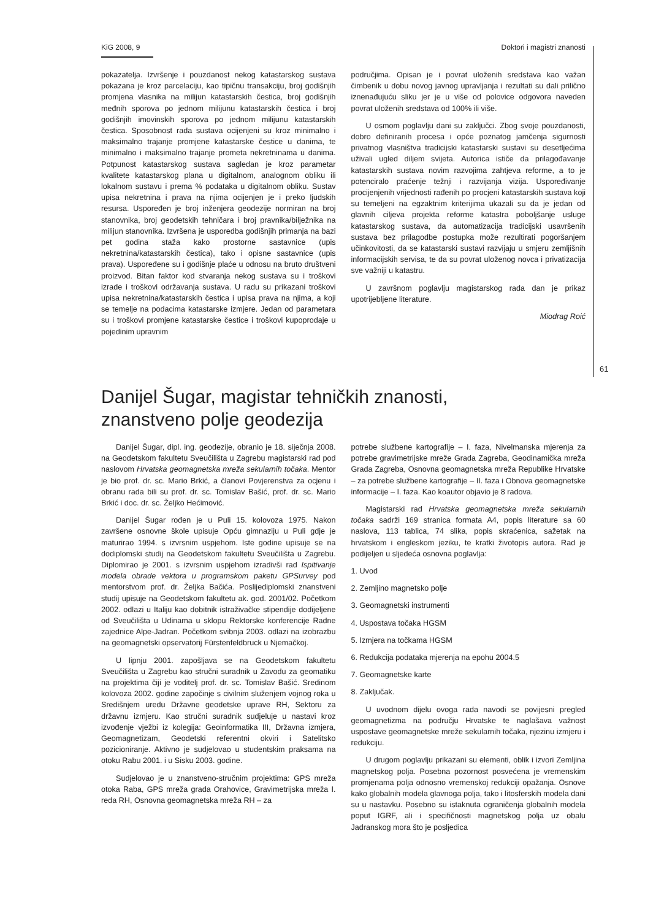KiG 2008, 9 Doktori i magistri znanosti
pokazatelja. Izvršenje i pouzdanost nekog katastarskog sustava pokazana je kroz parcelaciju, kao tipičnu transakciju, broj godišnjih promjena vlasnika na milijun katastarskih čestica, broj godišnjih međnih sporova po jednom milijunu katastarskih čestica i broj godišnjih imovinskih sporova po jednom milijunu katastarskih čestica. Sposobnost rada sustava ocijenjeni su kroz minimalno i maksimalno trajanje promjene katastarske čestice u danima, te minimalno i maksimalno trajanje prometa nekretninama u danima. Potpunost katastarskog sustava sagledan je kroz parametar kvalitete katastarskog plana u digitalnom, analognom obliku ili lokalnom sustavu i prema % podataka u digitalnom obliku. Sustav upisa nekretnina i prava na njima ocijenjen je i preko ljudskih resursa. Uspoređen je broj inženjera geodezije normiran na broj stanovnika, broj geodetskih tehničara i broj pravnika/bilježnika na milijun stanovnika. Izvršena je usporedba godišnjih primanja na bazi pet godina staža kako prostorne sastavnice (upis nekretnina/katastarskih čestica), tako i opisne sastavnice (upis prava). Uspoređene su i godišnje plaće u odnosu na bruto društveni proizvod. Bitan faktor kod stvaranja nekog sustava su i troškovi izrade i troškovi održavanja sustava. U radu su prikazani troškovi upisa nekretnina/katastarskih čestica i upisa prava na njima, a koji se temelje na podacima katastarske izmjere. Jedan od parametara su i troškovi promjene katastarske čestice i troškovi kupoprodaje u pojedinim upravnim
područjima. Opisan je i povrat uloženih sredstava kao važan čimbenik u dobu novog javnog upravljanja i rezultati su dali prilično iznenađujuću sliku jer je u više od polovice odgovora naveden povrat uloženih sredstava od 100% ili više.
U osmom poglavlju dani su zaključci. Zbog svoje pouzdanosti, dobro definiranih procesa i opće poznatog jamčenja sigurnosti privatnog vlasništva tradicijski katastarski sustavi su desetljećima uživali ugled diljem svijeta. Autorica ističe da prilagođavanje katastarskih sustava novim razvojima zahtjeva reforme, a to je potenciralo praćenje težnji i razvijanja vizija. Uspoređivanje procijenjenih vrijednosti rađenih po procjeni katastarskih sustava koji su temeljeni na egzaktnim kriterijima ukazali su da je jedan od glavnih ciljeva projekta reforme katastra poboljšanje usluge katastarskog sustava, da automatizacija tradicijski usavršenih sustava bez prilagodbe postupka može rezultirati pogoršanjem učinkovitosti, da se katastarski sustavi razvijaju u smjeru zemljišnih informacijskih servisa, te da su povrat uloženog novca i privatizacija sve važniji u katastru.
U završnom poglavlju magistarskog rada dan je prikaz upotrijebljene literature.
Miodrag Roić
61
Danijel Šugar, magistar tehničkih znanosti,
znanstveno polje geodezija
Danijel Šugar, dipl. ing. geodezije, obranio je 18. siječnja 2008. na Geodetskom fakultetu Sveučilišta u Zagrebu magistarski rad pod naslovom Hrvatska geomagnetska mreža sekularnih točaka. Mentor je bio prof. dr. sc. Mario Brkić, a članovi Povjerenstva za ocjenu i obranu rada bili su prof. dr. sc. Tomislav Bašić, prof. dr. sc. Mario Brkić i doc. dr. sc. Željko Hećimović.
Danijel Šugar rođen je u Puli 15. kolovoza 1975. Nakon završene osnovne škole upisuje Opću gimnaziju u Puli gdje je maturirao 1994. s izvrsnim uspjehom. Iste godine upisuje se na dodiplomski studij na Geodetskom fakultetu Sveučilišta u Zagrebu. Diplomirao je 2001. s izvrsnim uspjehom izradivši rad Ispitivanje modela obrade vektora u programskom paketu GPSurvey pod mentorstvom prof. dr. Željka Bačića. Poslijediplomski znanstveni studij upisuje na Geodetskom fakultetu ak. god. 2001/02. Početkom 2002. odlazi u Italiju kao dobitnik istraživačke stipendije dodijeljene od Sveučilišta u Udinama u sklopu Rektorske konferencije Radne zajednice Alpe-Jadran. Početkom svibnja 2003. odlazi na izobrazbu na geomagnetski opservatorij Fürstenfeldbruck u Njemačkoj.
U lipnju 2001. zapošljava se na Geodetskom fakultetu Sveučilišta u Zagrebu kao stručni suradnik u Zavodu za geomatiku na projektima čiji je voditelj prof. dr. sc. Tomislav Bašić. Sredinom kolovoza 2002. godine započinje s civilnim služenjem vojnog roka u Središnjem uredu Državne geodetske uprave RH, Sektoru za državnu izmjeru. Kao stručni suradnik sudjeluje u nastavi kroz izvođenje vježbi iz kolegija: Geoinformatika III, Državna izmjera, Geomagnetizam, Geodetski referentni okviri i Satelitsko pozicioniranje. Aktivno je sudjelovao u studentskim praksama na otoku Rabu 2001. i u Sisku 2003. godine.
Sudjelovao je u znanstveno-stručnim projektima: GPS mreža otoka Raba, GPS mreža grada Orahovice, Gravimetrijska mreža I. reda RH, Osnovna geomagnetska mreža RH – za
potrebe službene kartografije – I. faza, Nivelmanska mjerenja za potrebe gravimetrijske mreže Grada Zagreba, Geodinamička mreža Grada Zagreba, Osnovna geomagnetska mreža Republike Hrvatske – za potrebe službene kartografije – II. faza i Obnova geomagnetske informacije – I. faza. Kao koautor objavio je 8 radova.
Magistarski rad Hrvatska geomagnetska mreža sekularnih točaka sadrži 169 stranica formata A4, popis literature sa 60 naslova, 113 tablica, 74 slika, popis skraćenica, sažetak na hrvatskom i engleskom jeziku, te kratki životopis autora. Rad je podijeljen u sljedeća osnovna poglavlja:
1. Uvod
2. Zemljino magnetsko polje
3. Geomagnetski instrumenti
4. Uspostava točaka HGSM
5. Izmjera na točkama HGSM
6. Redukcija podataka mjerenja na epohu 2004.5
7. Geomagnetske karte
8. Zaključak.
U uvodnom dijelu ovoga rada navodi se povijesni pregled geomagnetizma na području Hrvatske te naglašava važnost uspostave geomagnetske mreže sekularnih točaka, njezinu izmjeru i redukciju.
U drugom poglavlju prikazani su elementi, oblik i izvori Zemljina magnetskog polja. Posebna pozornost posvećena je vremenskim promjenama polja odnosno vremenskoj redukciji opažanja. Osnove kako globalnih modela glavnoga polja, tako i litosferskih modela dani su u nastavku. Posebno su istaknuta ograničenja globalnih modela poput IGRF, ali i specifičnosti magnetskog polja uz obalu Jadranskog mora što je posljedica